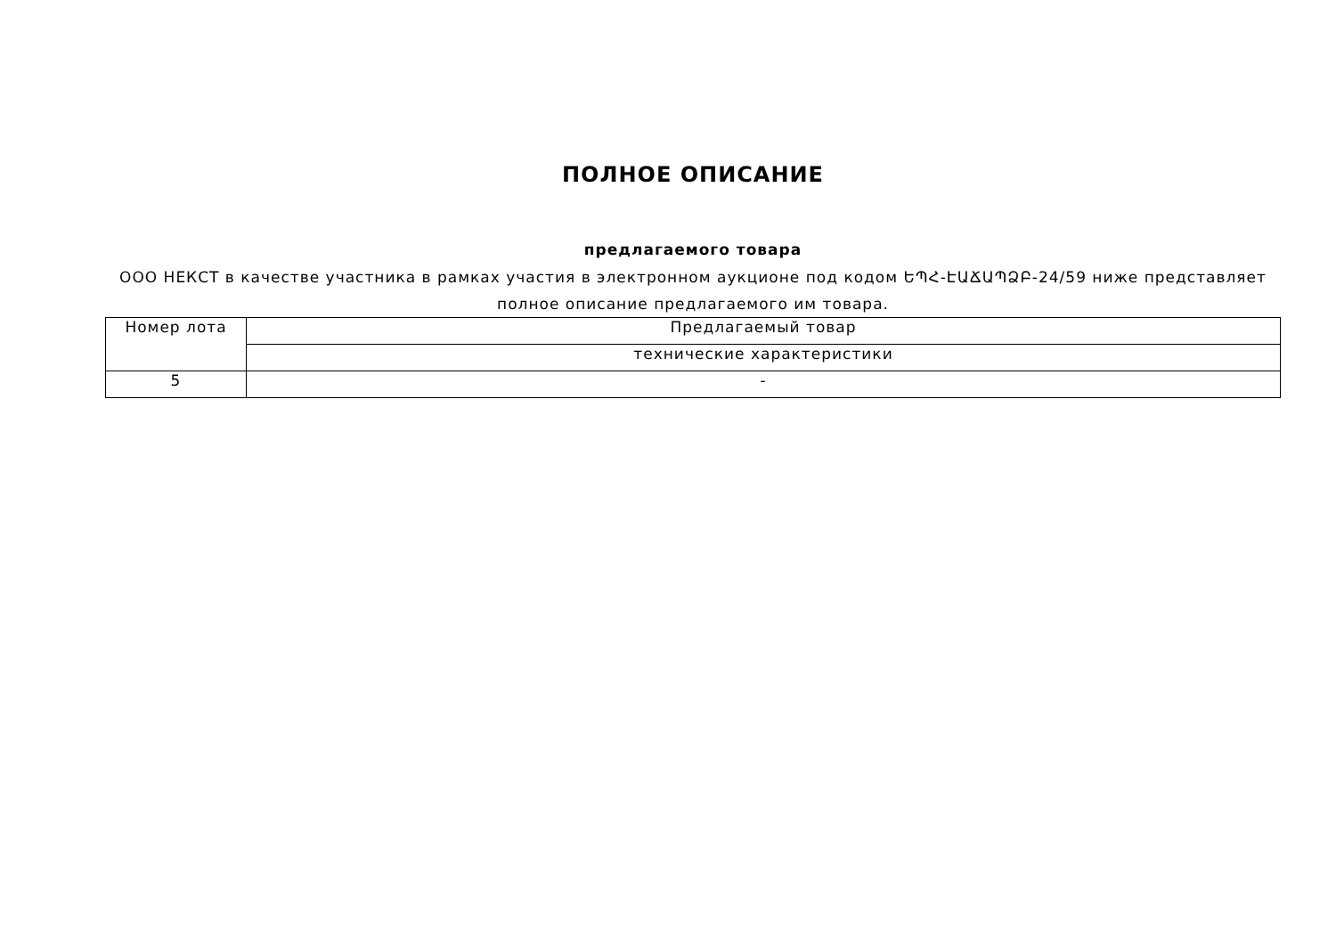ПОЛНОЕ ОПИСАНИЕ
предлагаемого товара
ООО НЕКСТ в качестве участника в рамках участия в электронном аукционе под кодом ԵՊՀ-ԷԱՃԱՊՁԲ-24/59 ниже представляет полное описание предлагаемого им товара.
| Номер лота | Предлагаемый товар |
| | технические характеристики |
| 5 | - |